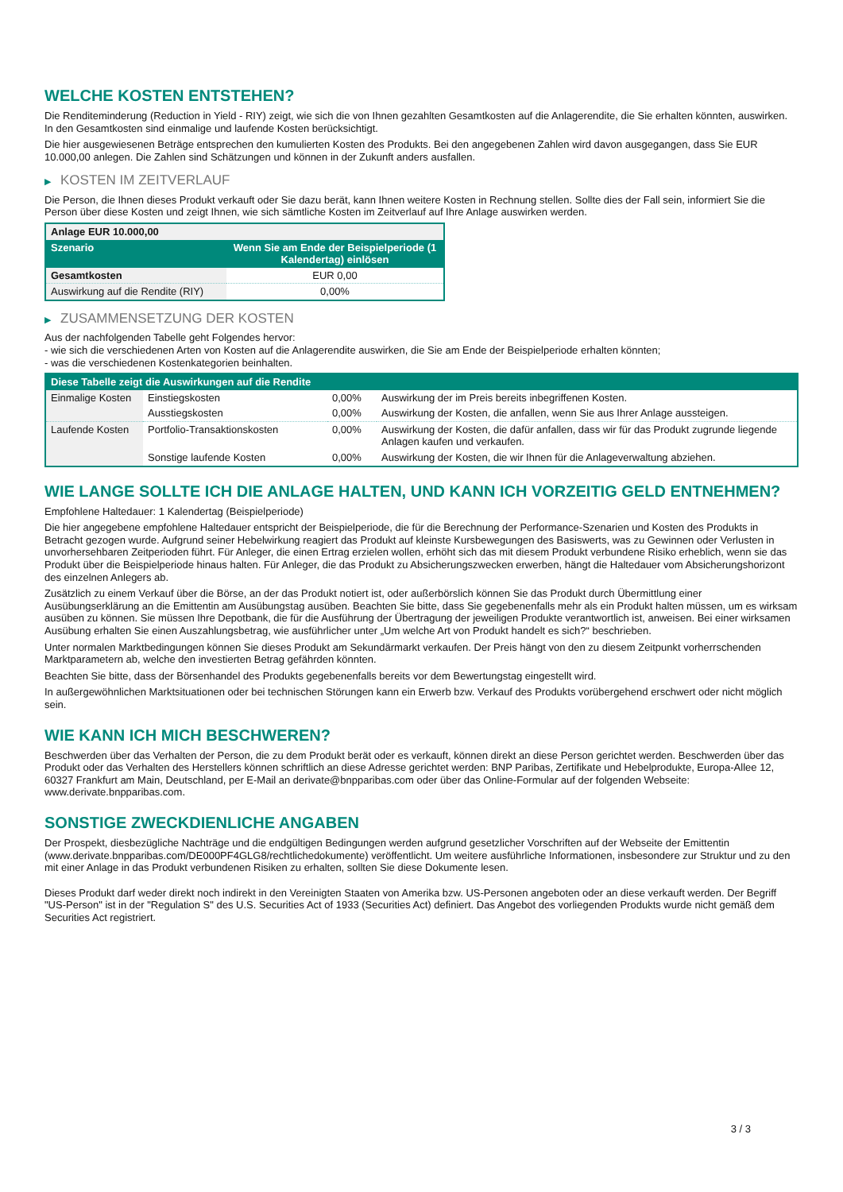WELCHE KOSTEN ENTSTEHEN?
Die Renditeminderung (Reduction in Yield - RIY) zeigt, wie sich die von Ihnen gezahlten Gesamtkosten auf die Anlagerendite, die Sie erhalten könnten, auswirken. In den Gesamtkosten sind einmalige und laufende Kosten berücksichtigt.
Die hier ausgewiesenen Beträge entsprechen den kumulierten Kosten des Produkts. Bei den angegebenen Zahlen wird davon ausgegangen, dass Sie EUR 10.000,00 anlegen. Die Zahlen sind Schätzungen und können in der Zukunft anders ausfallen.
▶ KOSTEN IM ZEITVERLAUF
Die Person, die Ihnen dieses Produkt verkauft oder Sie dazu berät, kann Ihnen weitere Kosten in Rechnung stellen. Sollte dies der Fall sein, informiert Sie die Person über diese Kosten und zeigt Ihnen, wie sich sämtliche Kosten im Zeitverlauf auf Ihre Anlage auswirken werden.
| Anlage EUR 10.000,00 | |
| --- | --- |
| Szenario | Wenn Sie am Ende der Beispielperiode (1 Kalendertag) einlösen |
| Gesamtkosten | EUR 0,00 |
| Auswirkung auf die Rendite (RIY) | 0,00% |
▶ ZUSAMMENSETZUNG DER KOSTEN
Aus der nachfolgenden Tabelle geht Folgendes hervor:
- wie sich die verschiedenen Arten von Kosten auf die Anlagerendite auswirken, die Sie am Ende der Beispielperiode erhalten könnten;
- was die verschiedenen Kostenkategorien beinhalten.
| Diese Tabelle zeigt die Auswirkungen auf die Rendite | | | |
| --- | --- | --- | --- |
| Einmalige Kosten | Einstiegskosten | 0,00% | Auswirkung der im Preis bereits inbegriffenen Kosten. |
| | Ausstiegskosten | 0,00% | Auswirkung der Kosten, die anfallen, wenn Sie aus Ihrer Anlage aussteigen. |
| Laufende Kosten | Portfolio-Transaktionskosten | 0,00% | Auswirkung der Kosten, die dafür anfallen, dass wir für das Produkt zugrunde liegende Anlagen kaufen und verkaufen. |
| | Sonstige laufende Kosten | 0,00% | Auswirkung der Kosten, die wir Ihnen für die Anlageverwaltung abziehen. |
WIE LANGE SOLLTE ICH DIE ANLAGE HALTEN, UND KANN ICH VORZEITIG GELD ENTNEHMEN?
Empfohlene Haltedauer: 1 Kalendertag (Beispielperiode)
Die hier angegebene empfohlene Haltedauer entspricht der Beispielperiode, die für die Berechnung der Performance-Szenarien und Kosten des Produkts in Betracht gezogen wurde. Aufgrund seiner Hebelwirkung reagiert das Produkt auf kleinste Kursbewegungen des Basiswerts, was zu Gewinnen oder Verlusten in unvorhersehbaren Zeitperioden führt. Für Anleger, die einen Ertrag erzielen wollen, erhöht sich das mit diesem Produkt verbundene Risiko erheblich, wenn sie das Produkt über die Beispielperiode hinaus halten. Für Anleger, die das Produkt zu Absicherungszwecken erwerben, hängt die Haltedauer vom Absicherungshorizont des einzelnen Anlegers ab.
Zusätzlich zu einem Verkauf über die Börse, an der das Produkt notiert ist, oder außerbörslich können Sie das Produkt durch Übermittlung einer Ausübungserklärung an die Emittentin am Ausübungstag ausüben. Beachten Sie bitte, dass Sie gegebenenfalls mehr als ein Produkt halten müssen, um es wirksam ausüben zu können. Sie müssen Ihre Depotbank, die für die Ausführung der Übertragung der jeweiligen Produkte verantwortlich ist, anweisen. Bei einer wirksamen Ausübung erhalten Sie einen Auszahlungsbetrag, wie ausführlicher unter „Um welche Art von Produkt handelt es sich?“ beschrieben.
Unter normalen Marktbedingungen können Sie dieses Produkt am Sekundärmarkt verkaufen. Der Preis hängt von den zu diesem Zeitpunkt vorherrschenden Marktparametern ab, welche den investierten Betrag gefährden könnten.
Beachten Sie bitte, dass der Börsenhandel des Produkts gegebenenfalls bereits vor dem Bewertungstag eingestellt wird.
In außergewöhnlichen Marktsituationen oder bei technischen Störungen kann ein Erwerb bzw. Verkauf des Produkts vorübergehend erschwert oder nicht möglich sein.
WIE KANN ICH MICH BESCHWEREN?
Beschwerden über das Verhalten der Person, die zu dem Produkt berät oder es verkauft, können direkt an diese Person gerichtet werden. Beschwerden über das Produkt oder das Verhalten des Herstellers können schriftlich an diese Adresse gerichtet werden: BNP Paribas, Zertifikate und Hebelprodukte, Europa-Allee 12, 60327 Frankfurt am Main, Deutschland, per E-Mail an derivate@bnpparibas.com oder über das Online-Formular auf der folgenden Webseite: www.derivate.bnpparibas.com.
SONSTIGE ZWECKDIENLICHE ANGABEN
Der Prospekt, diesbezügliche Nachträge und die endgültigen Bedingungen werden aufgrund gesetzlicher Vorschriften auf der Webseite der Emittentin (www.derivate.bnpparibas.com/DE000PF4GLG8/rechtlichedokumente) veröffentlicht. Um weitere ausführliche Informationen, insbesondere zur Struktur und zu den mit einer Anlage in das Produkt verbundenen Risiken zu erhalten, sollten Sie diese Dokumente lesen.
Dieses Produkt darf weder direkt noch indirekt in den Vereinigten Staaten von Amerika bzw. US-Personen angeboten oder an diese verkauft werden. Der Begriff "US-Person" ist in der "Regulation S" des U.S. Securities Act of 1933 (Securities Act) definiert. Das Angebot des vorliegenden Produkts wurde nicht gemäß dem Securities Act registriert.
3 / 3